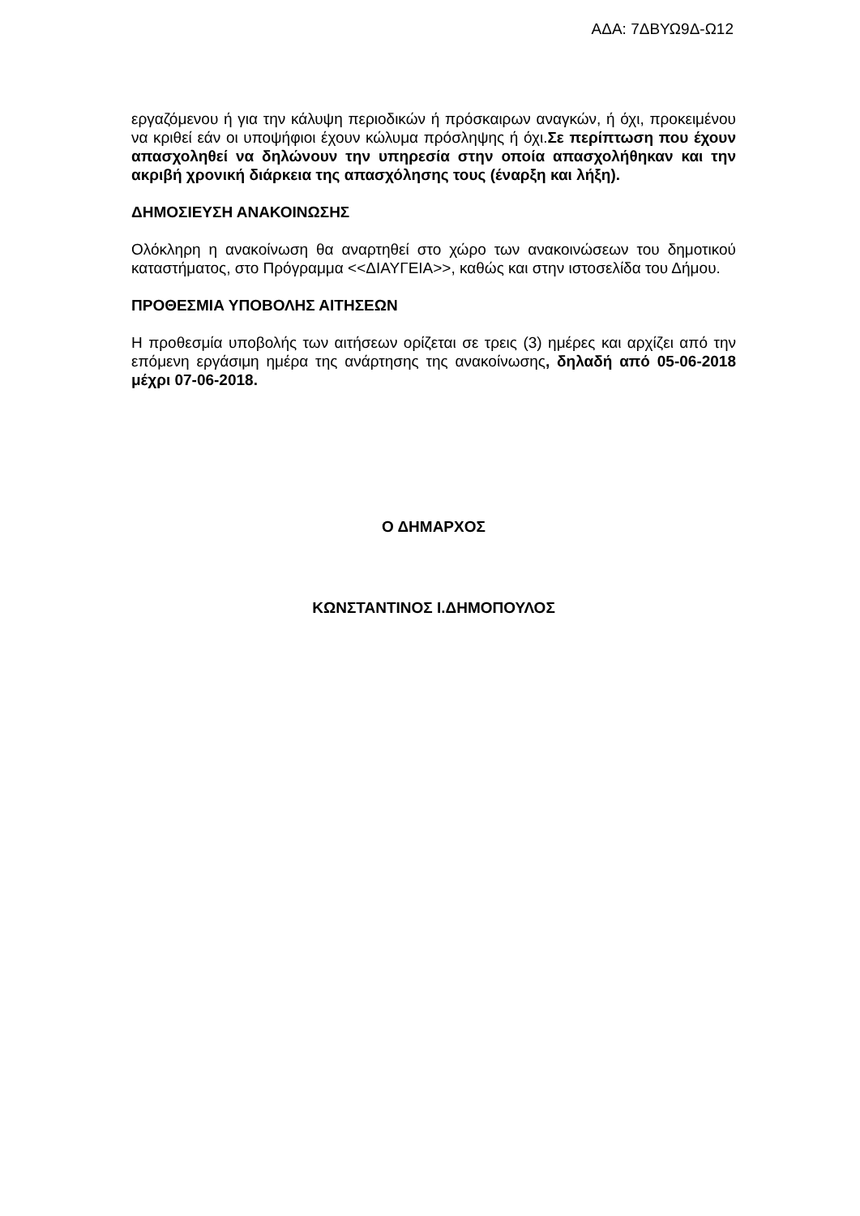ΑΔΑ: 7ΔΒΥΩ9Δ-Ω12
εργαζόμενου ή για την κάλυψη περιοδικών ή πρόσκαιρων αναγκών, ή όχι, προκειμένου να κριθεί εάν οι υποψήφιοι έχουν κώλυμα πρόσληψης ή όχι.Σε περίπτωση που έχουν απασχοληθεί να δηλώνουν την υπηρεσία στην οποία απασχολήθηκαν και την ακριβή χρονική διάρκεια της απασχόλησης τους (έναρξη και λήξη).
ΔΗΜΟΣΙΕΥΣΗ ΑΝΑΚΟΙΝΩΣΗΣ
Ολόκληρη η ανακοίνωση θα αναρτηθεί στο χώρο των ανακοινώσεων του δημοτικού καταστήματος, στο Πρόγραμμα <<ΔΙΑΥΓΕΙΑ>>, καθώς και στην ιστοσελίδα του Δήμου.
ΠΡΟΘΕΣΜΙΑ ΥΠΟΒΟΛΗΣ ΑΙΤΗΣΕΩΝ
Η προθεσμία υποβολής των αιτήσεων ορίζεται σε τρεις (3) ημέρες και αρχίζει από την επόμενη εργάσιμη ημέρα της ανάρτησης της ανακοίνωσης, δηλαδή από 05-06-2018 μέχρι 07-06-2018.
Ο ΔΗΜΑΡΧΟΣ
ΚΩΝΣΤΑΝΤΙΝΟΣ Ι.ΔΗΜΟΠΟΥΛΟΣ